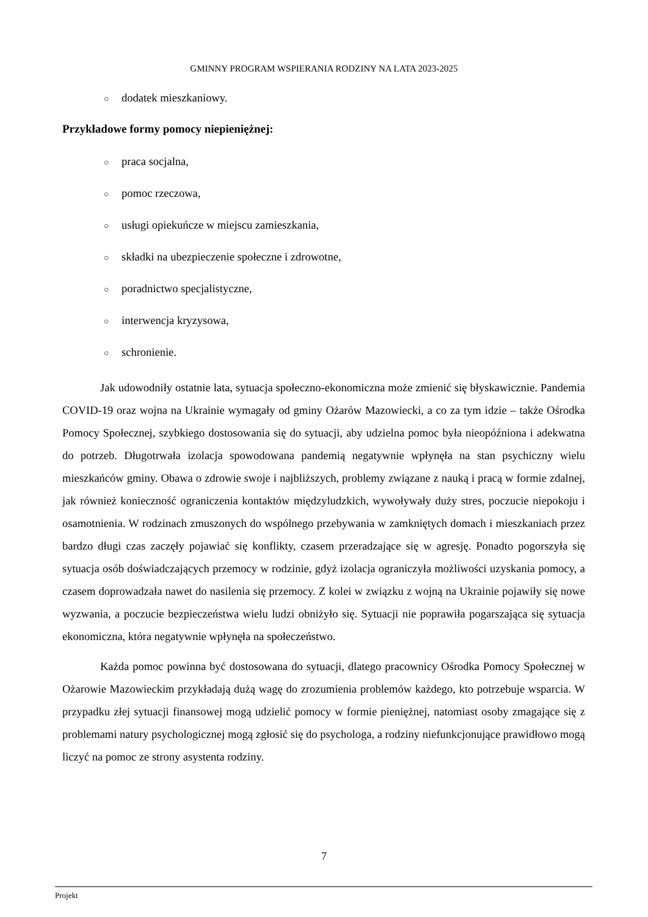GMINNY PROGRAM WSPIERANIA RODZINY NA LATA 2023-2025
○ dodatek mieszkaniowy.
Przykładowe formy pomocy niepieniężnej:
○ praca socjalna,
○ pomoc rzeczowa,
○ usługi opiekuńcze w miejscu zamieszkania,
○ składki na ubezpieczenie społeczne i zdrowotne,
○ poradnictwo specjalistyczne,
○ interwencja kryzysowa,
○ schronienie.
Jak udowodniły ostatnie lata, sytuacja społeczno-ekonomiczna może zmienić się błyskawicznie. Pandemia COVID-19 oraz wojna na Ukrainie wymagały od gminy Ożarów Mazowiecki, a co za tym idzie – także Ośrodka Pomocy Społecznej, szybkiego dostosowania się do sytuacji, aby udzielna pomoc była nieopóźniona i adekwatna do potrzeb. Długotrwała izolacja spowodowana pandemią negatywnie wpłynęła na stan psychiczny wielu mieszkańców gminy. Obawa o zdrowie swoje i najbliższych, problemy związane z nauką i pracą w formie zdalnej, jak również konieczność ograniczenia kontaktów międzyludzkich, wywoływały duży stres, poczucie niepokoju i osamotnienia. W rodzinach zmuszonych do wspólnego przebywania w zamkniętych domach i mieszkaniach przez bardzo długi czas zaczęły pojawiać się konflikty, czasem przeradzające się w agresję. Ponadto pogorszyła się sytuacja osób doświadczających przemocy w rodzinie, gdyż izolacja ograniczyła możliwości uzyskania pomocy, a czasem doprowadzała nawet do nasilenia się przemocy. Z kolei w związku z wojną na Ukrainie pojawiły się nowe wyzwania, a poczucie bezpieczeństwa wielu ludzi obniżyło się. Sytuacji nie poprawiła pogarszająca się sytuacja ekonomiczna, która negatywnie wpłynęła na społeczeństwo.
Każda pomoc powinna być dostosowana do sytuacji, dlatego pracownicy Ośrodka Pomocy Społecznej w Ożarowie Mazowieckim przykładają dużą wagę do zrozumienia problemów każdego, kto potrzebuje wsparcia. W przypadku złej sytuacji finansowej mogą udzielić pomocy w formie pieniężnej, natomiast osoby zmagające się z problemami natury psychologicznej mogą zgłosić się do psychologa, a rodziny niefunkcjonujące prawidłowo mogą liczyć na pomoc ze strony asystenta rodziny.
7
Projekt